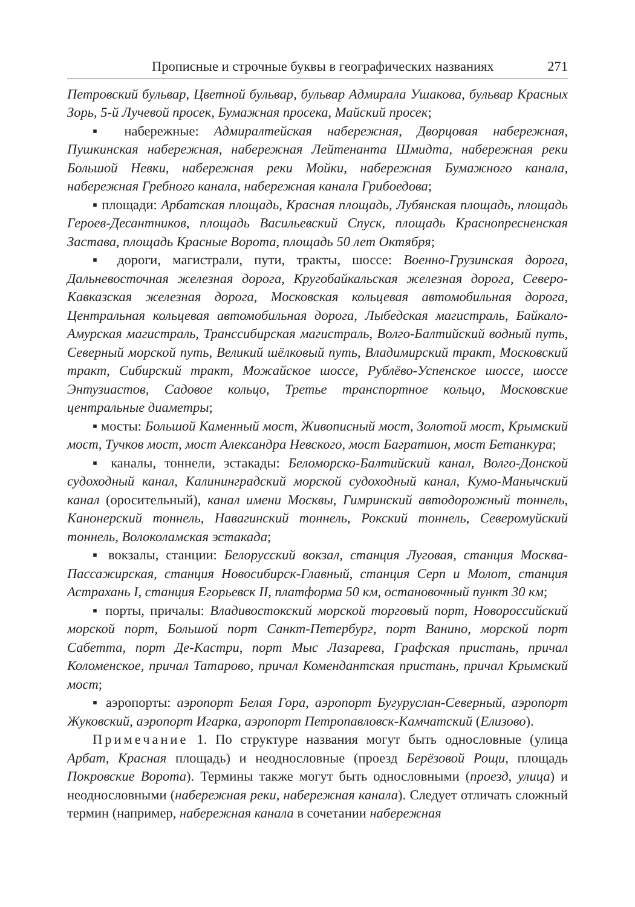Прописные и строчные буквы в географических названиях 271
Петровский бульвар, Цветной бульвар, бульвар Адмирала Ушакова, бульвар Красных Зорь, 5-й Лучевой просек, Бумажная просека, Майский просек;
▪ набережные: Адмиралтейская набережная, Дворцовая набережная, Пушкинская набережная, набережная Лейтенанта Шмидта, набережная реки Большой Невки, набережная реки Мойки, набережная Бумажного канала, набережная Гребного канала, набережная канала Грибоедова;
▪ площади: Арбатская площадь, Красная площадь, Лубянская площадь, площадь Героев-Десантников, площадь Васильевский Спуск, площадь Краснопресненская Застава, площадь Красные Ворота, площадь 50 лет Октября;
▪ дороги, магистрали, пути, тракты, шоссе: Военно-Грузинская дорога, Дальневосточная железная дорога, Кругобайкальская железная дорога, Северо-Кавказская железная дорога, Московская кольцевая автомобильная дорога, Центральная кольцевая автомобильная дорога, Лыбедская магистраль, Байкало-Амурская магистраль, Транссибирская магистраль, Волго-Балтийский водный путь, Северный морской путь, Великий шёлковый путь, Владимирский тракт, Московский тракт, Сибирский тракт, Можайское шоссе, Рублёво-Успенское шоссе, шоссе Энтузиастов, Садовое кольцо, Третье транспортное кольцо, Московские центральные диаметры;
▪ мосты: Большой Каменный мост, Живописный мост, Золотой мост, Крымский мост, Тучков мост, мост Александра Невского, мост Багратион, мост Бетанкура;
▪ каналы, тоннели, эстакады: Беломорско-Балтийский канал, Волго-Донской судоходный канал, Калининградский морской судоходный канал, Кумо-Манычский канал (оросительный), канал имени Москвы, Гимринский автодорожный тоннель, Канонерский тоннель, Навагинский тоннель, Рокский тоннель, Северомуйский тоннель, Волоколамская эстакада;
▪ вокзалы, станции: Белорусский вокзал, станция Луговая, станция Москва-Пассажирская, станция Новосибирск-Главный, станция Серп и Молот, станция Астрахань I, станция Егорьевск II, платформа 50 км, остановочный пункт 30 км;
▪ порты, причалы: Владивостокский морской торговый порт, Новороссийский морской порт, Большой порт Санкт-Петербург, порт Ванино, морской порт Сабетта, порт Де-Кастри, порт Мыс Лазарева, Графская пристань, причал Коломенское, причал Татарово, причал Комендантская пристань, причал Крымский мост;
▪ аэропорты: аэропорт Белая Гора, аэропорт Бугуруслан-Северный, аэропорт Жуковский, аэропорт Игарка, аэропорт Петропавловск-Камчатский (Елизово).
Примечание 1. По структуре названия могут быть однословные (улица Арбат, Красная площадь) и неоднословные (проезд Берёзовой Рощи, площадь Покровские Ворота). Термины также могут быть однословными (проезд, улица) и неоднословными (набережная реки, набережная канала). Следует отличать сложный термин (например, набережная канала в сочетании набережная